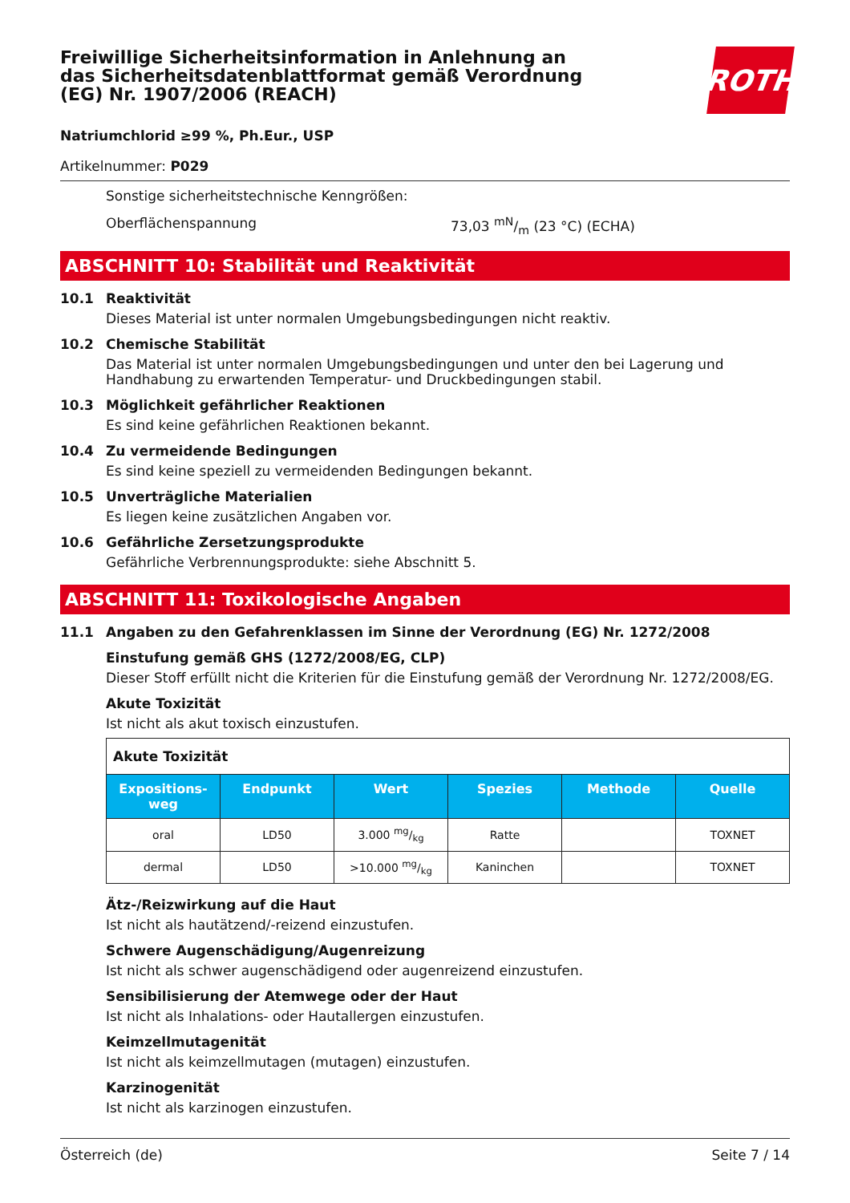Freiwillige Sicherheitsinformation in Anlehnung an das Sicherheitsdatenblattformat gemäß Verordnung (EG) Nr. 1907/2006 (REACH)
ROTH
Natriumchlorid ≥99 %, Ph.Eur., USP
Artikelnummer: P029
Sonstige sicherheitstechnische Kenngrößen:
Oberflächenspannung 73,03 mN/m (23 °C) (ECHA)
ABSCHNITT 10: Stabilität und Reaktivität
10.1 Reaktivität
Dieses Material ist unter normalen Umgebungsbedingungen nicht reaktiv.
10.2 Chemische Stabilität
Das Material ist unter normalen Umgebungsbedingungen und unter den bei Lagerung und Handhabung zu erwartenden Temperatur- und Druckbedingungen stabil.
10.3 Möglichkeit gefährlicher Reaktionen
Es sind keine gefährlichen Reaktionen bekannt.
10.4 Zu vermeidende Bedingungen
Es sind keine speziell zu vermeidenden Bedingungen bekannt.
10.5 Unverträgliche Materialien
Es liegen keine zusätzlichen Angaben vor.
10.6 Gefährliche Zersetzungsprodukte
Gefährliche Verbrennungsprodukte: siehe Abschnitt 5.
ABSCHNITT 11: Toxikologische Angaben
11.1 Angaben zu den Gefahrenklassen im Sinne der Verordnung (EG) Nr. 1272/2008
Einstufung gemäß GHS (1272/2008/EG, CLP)
Dieser Stoff erfüllt nicht die Kriterien für die Einstufung gemäß der Verordnung Nr. 1272/2008/EG.
Akute Toxizität
Ist nicht als akut toxisch einzustufen.
| Akute Toxizität | | | | | |
| --- | --- | --- | --- | --- | --- |
| Expositions-weg | Endpunkt | Wert | Spezies | Methode | Quelle |
| oral | LD50 | 3.000 mg/kg | Ratte | | TOXNET |
| dermal | LD50 | >10.000 mg/kg | Kaninchen | | TOXNET |
Ätz-/Reizwirkung auf die Haut
Ist nicht als hautätzend/-reizend einzustufen.
Schwere Augenschädigung/Augenreizung
Ist nicht als schwer augenschädigend oder augenreizend einzustufen.
Sensibilisierung der Atemwege oder der Haut
Ist nicht als Inhalations- oder Hautallergen einzustufen.
Keimzellmutagenität
Ist nicht als keimzellmutagen (mutagen) einzustufen.
Karzinogenität
Ist nicht als karzinogen einzustufen.
Österreich (de) Seite 7 / 14